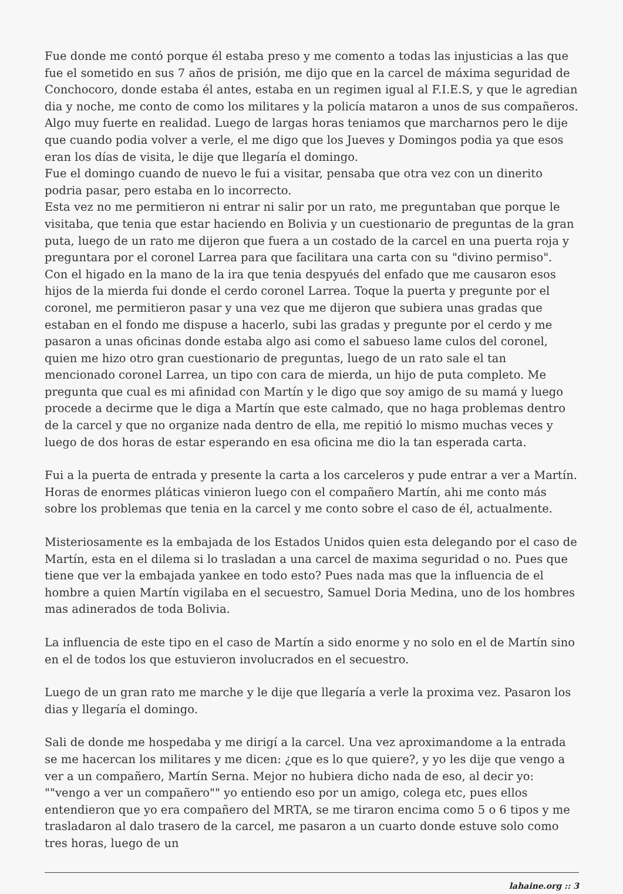Fue donde me contó porque él estaba preso y me comento a todas las injusticias a las que fue el sometido en sus 7 años de prisión, me dijo que en la carcel de máxima seguridad de Conchocoro, donde estaba él antes, estaba en un regimen igual al F.I.E.S, y que le agredian dia y noche, me conto de como los militares y la policía mataron a unos de sus compañeros. Algo muy fuerte en realidad. Luego de largas horas teniamos que marcharnos pero le dije que cuando podia volver a verle, el me digo que los Jueves y Domingos podia ya que esos eran los días de visita, le dije que llegaría el domingo.
Fue el domingo cuando de nuevo le fui a visitar, pensaba que otra vez con un dinerito podria pasar, pero estaba en lo incorrecto.
Esta vez no me permitieron ni entrar ni salir por un rato, me preguntaban que porque le visitaba, que tenia que estar haciendo en Bolivia y un cuestionario de preguntas de la gran puta, luego de un rato me dijeron que fuera a un costado de la carcel en una puerta roja y preguntara por el coronel Larrea para que facilitara una carta con su "divino permiso".
Con el higado en la mano de la ira que tenia despyués del enfado que me causaron esos hijos de la mierda fui donde el cerdo coronel Larrea. Toque la puerta y pregunte por el coronel, me permitieron pasar y una vez que me dijeron que subiera unas gradas que estaban en el fondo me dispuse a hacerlo, subi las gradas y pregunte por el cerdo y me pasaron a unas oficinas donde estaba algo asi como el sabueso lame culos del coronel, quien me hizo otro gran cuestionario de preguntas, luego de un rato sale el tan mencionado coronel Larrea, un tipo con cara de mierda, un hijo de puta completo. Me pregunta que cual es mi afinidad con Martín y le digo que soy amigo de su mamá y luego procede a decirme que le diga a Martín que este calmado, que no haga problemas dentro de la carcel y que no organize nada dentro de ella, me repitió lo mismo muchas veces y luego de dos horas de estar esperando en esa oficina me dio la tan esperada carta.
Fui a la puerta de entrada y presente la carta a los carceleros y pude entrar a ver a Martín. Horas de enormes pláticas vinieron luego con el compañero Martín, ahi me conto más sobre los problemas que tenia en la carcel y me conto sobre el caso de él, actualmente.
Misteriosamente es la embajada de los Estados Unidos quien esta delegando por el caso de Martín, esta en el dilema si lo trasladan a una carcel de maxima seguridad o no. Pues que tiene que ver la embajada yankee en todo esto? Pues nada mas que la influencia de el hombre a quien Martín vigilaba en el secuestro, Samuel Doria Medina, uno de los hombres mas adinerados de toda Bolivia.
La influencia de este tipo en el caso de Martín a sido enorme y no solo en el de Martín sino en el de todos los que estuvieron involucrados en el secuestro.
Luego de un gran rato me marche y le dije que llegaría a verle la proxima vez. Pasaron los dias y llegaría el domingo.
Sali de donde me hospedaba y me dirigí a la carcel. Una vez aproximandome a la entrada se me hacercan los militares y me dicen: ¿que es lo que quiere?, y yo les dije que vengo a ver a un compañero, Martín Serna. Mejor no hubiera dicho nada de eso, al decir yo: ""vengo a ver un compañero"" yo entiendo eso por un amigo, colega etc, pues ellos entendieron que yo era compañero del MRTA, se me tiraron encima como 5 o 6 tipos y me trasladaron al dalo trasero de la carcel, me pasaron a un cuarto donde estuve solo como tres horas, luego de un
lahaine.org :: 3